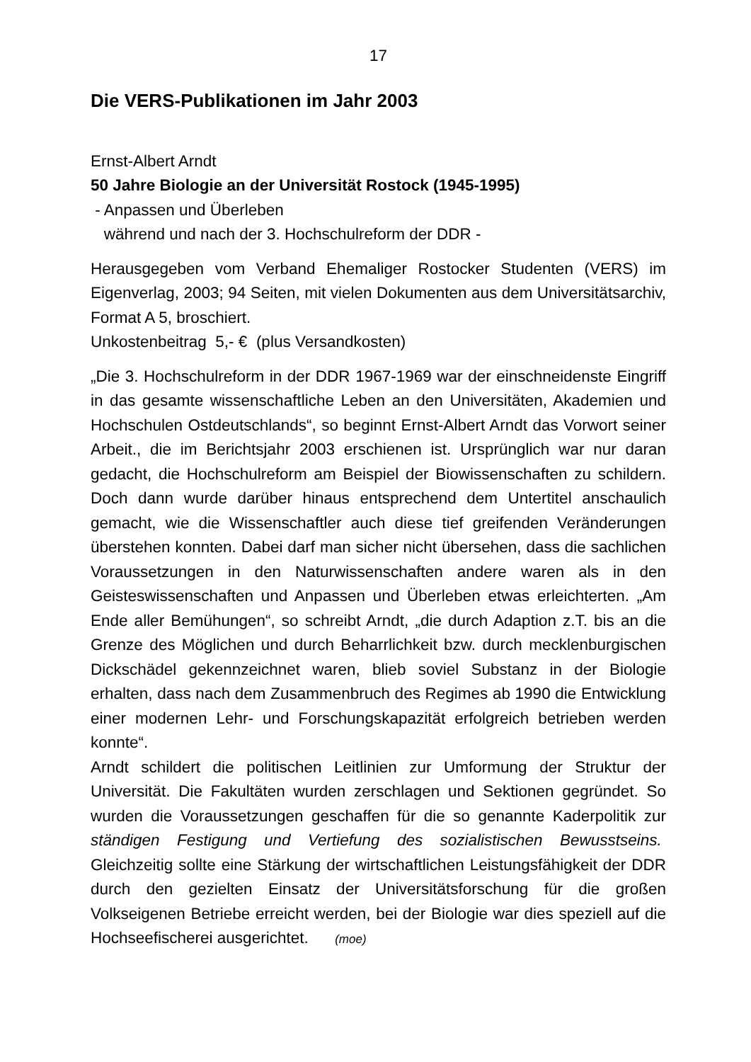17
Die VERS-Publikationen im Jahr 2003
Ernst-Albert Arndt
50 Jahre Biologie an der Universität Rostock (1945-1995)
- Anpassen und Überleben
während und nach der 3. Hochschulreform der DDR -
Herausgegeben vom Verband Ehemaliger Rostocker Studenten (VERS) im Eigenverlag, 2003; 94 Seiten, mit vielen Dokumenten aus dem Universitätsarchiv, Format A 5, broschiert.
Unkostenbeitrag 5,- € (plus Versandkosten)
„Die 3. Hochschulreform in der DDR 1967-1969 war der einschneidenste Eingriff in das gesamte wissenschaftliche Leben an den Universitäten, Akademien und Hochschulen Ostdeutschlands“, so beginnt Ernst-Albert Arndt das Vorwort seiner Arbeit., die im Berichtsjahr 2003 erschienen ist. Ursprünglich war nur daran gedacht, die Hochschulreform am Beispiel der Biowissenschaften zu schildern. Doch dann wurde darüber hinaus entsprechend dem Untertitel anschaulich gemacht, wie die Wissenschaftler auch diese tief greifenden Veränderungen überstehen konnten. Dabei darf man sicher nicht übersehen, dass die sachlichen Voraussetzungen in den Naturwissenschaften andere waren als in den Geisteswissenschaften und Anpassen und Überleben etwas erleichterten. „Am Ende aller Bemühungen“, so schreibt Arndt, „die durch Adaption z.T. bis an die Grenze des Möglichen und durch Beharrlichkeit bzw. durch mecklenburgischen Dickschädel gekennzeichnet waren, blieb soviel Substanz in der Biologie erhalten, dass nach dem Zusammenbruch des Regimes ab 1990 die Entwicklung einer modernen Lehr- und Forschungskapazität erfolgreich betrieben werden konnte“.
Arndt schildert die politischen Leitlinien zur Umformung der Struktur der Universität. Die Fakultäten wurden zerschlagen und Sektionen gegründet. So wurden die Voraussetzungen geschaffen für die so genannte Kaderpolitik zur ständigen Festigung und Vertiefung des sozialistischen Bewusstseins. Gleichzeitig sollte eine Stärkung der wirtschaftlichen Leistungsfähigkeit der DDR durch den gezielten Einsatz der Universitätsforschung für die großen Volkseigenen Betriebe erreicht werden, bei der Biologie war dies speziell auf die Hochseefischerei ausgerichtet. (moe)